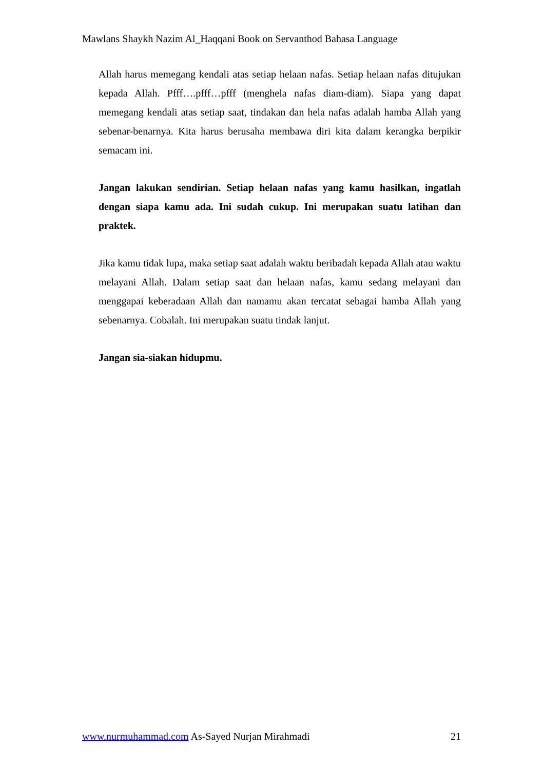Mawlans Shaykh Nazim Al_Haqqani Book on Servanthod Bahasa Language
Allah harus memegang kendali atas setiap helaan nafas. Setiap helaan nafas ditujukan kepada Allah. Pfff….pfff…pfff (menghela nafas diam-diam). Siapa yang dapat memegang kendali atas setiap saat, tindakan dan hela nafas adalah hamba Allah yang sebenar-benarnya. Kita harus berusaha membawa diri kita dalam kerangka berpikir semacam ini.
Jangan lakukan sendirian. Setiap helaan nafas yang kamu hasilkan, ingatlah dengan siapa kamu ada. Ini sudah cukup. Ini merupakan suatu latihan dan praktek.
Jika kamu tidak lupa, maka setiap saat adalah waktu beribadah kepada Allah atau waktu melayani Allah. Dalam setiap saat dan helaan nafas, kamu sedang melayani dan menggapai keberadaan Allah dan namamu akan tercatat sebagai hamba Allah yang sebenarnya. Cobalah. Ini merupakan suatu tindak lanjut.
Jangan sia-siakan hidupmu.
www.nurmuhammad.com As-Sayed Nurjan Mirahmadi 21